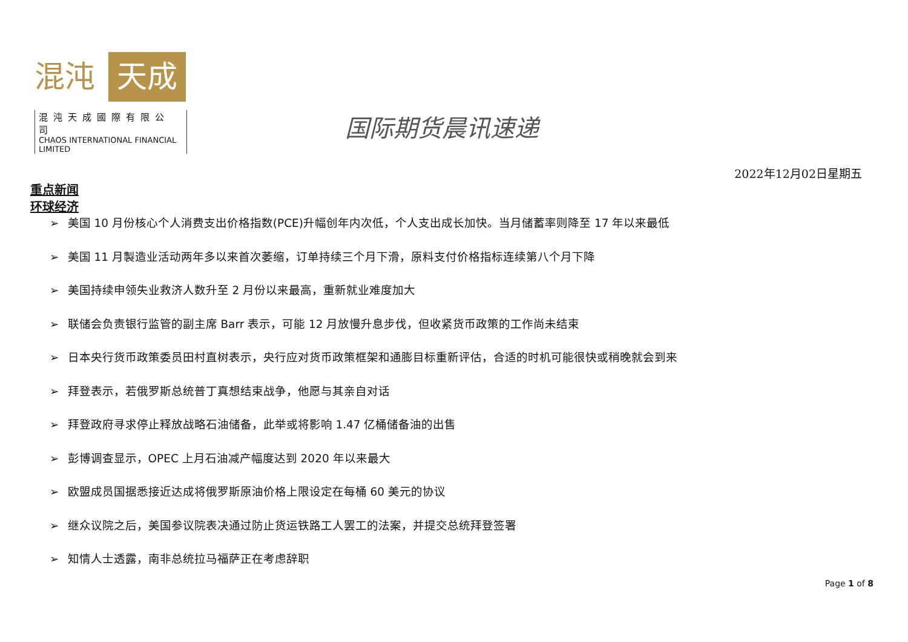混沌 天成
混沌天成國際有限公司
CHAOS INTERNATIONAL FINANCIAL LIMITED
国际期货晨讯速递
2022年12月02日星期五
重点新闻
环球经济
➢ 美国 10 月份核心个人消费支出价格指数(PCE)升幅创年内次低，个人支出成长加快。当月储蓄率则降至 17 年以来最低
➢ 美国 11 月製造业活动两年多以来首次萎缩，订单持续三个月下滑，原料支付价格指标连续第八个月下降
➢ 美国持续申领失业救济人数升至 2 月份以来最高，重新就业难度加大
➢ 联储会负责银行监管的副主席 Barr 表示，可能 12 月放慢升息步伐，但收紧货币政策的工作尚未结束
➢ 日本央行货币政策委员田村直树表示，央行应对货币政策框架和通膨目标重新评估，合适的时机可能很快或稍晚就会到来
➢ 拜登表示，若俄罗斯总统普丁真想结束战争，他愿与其亲自对话
➢ 拜登政府寻求停止释放战略石油储备，此举或将影响 1.47 亿桶储备油的出售
➢ 彭博调查显示，OPEC 上月石油减产幅度达到 2020 年以来最大
➢ 欧盟成员国据悉接近达成将俄罗斯原油价格上限设定在每桶 60 美元的协议
➢ 继众议院之后，美国参议院表决通过防止货运铁路工人罢工的法案，并提交总统拜登签署
➢ 知情人士透露，南非总统拉马福萨正在考虑辞职
Page 1 of 8